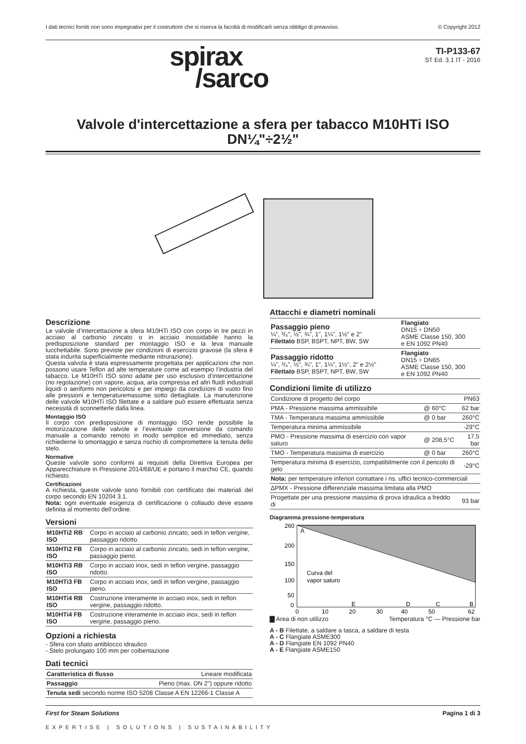I dati tecnici forniti non sono impegnativi per il costruttore che si riserva la facoltà di modificarli senza obbligo di preavviso. © Copyright 2012
spirax
/sarco
TI-P133-67
ST Ed. 3.1 IT - 2016
Valvole d'intercettazione a sfera per tabacco M10HTi ISO
DN¼"÷2½"
Descrizione
Le valvole d’intercettazione a sfera M10HTi ISO con corpo in tre pezzi in acciaio al carbonio zincato o in acciaio inossidabile hanno la predisposizione standard per montaggio ISO e la leva manuale lucchettabile. Sono previste per condizioni di esercizio gravose (la sfera è stata indurita superficialmente mediante nitrurazione).
Questa valvola è stata espressamente progettata per applicazioni che non possono usare Teflon ad alte temperature come ad esempio l’industria del tabacco. Le M10HTi ISO sono adatte per uso esclusivo d’intercettazione (no regolazione) con vapore, acqua, aria compressa ed altri fluidi industriali liquidi o aeriformi non pericolosi e per impiego da condizioni di vuoto fino alle pressioni e temperaturemassime sotto dettagliate. La manutenzione delle valvole M10HTi ISO filettate e a saldare può essere effettuata senza necessità di sconnetterle dalla linea.
Montaggio ISO
Il corpo con predisposizione di montaggio ISO rende possibile la motorizzazione delle valvole e l’eventuale conversione da comando manuale a comando remoto in modo semplice ed immediato, senza richiederne lo smontaggio e senza rischio di compromettere la tenuta dello stelo.
Normative
Queste valvole sono conformi ai requisiti della Direttiva Europea per Apparecchiature in Pressione 2014/68/UE e portano il marchio CE, quando richiesto.
Certificazioni
A richiesta, queste valvole sono fornibili con certificato dei materiali del corpo secondo EN 10204 3.1.
Nota: ogni eventuale esigenza di certificazione o collaudo deve essere definita al momento dell’ordine.
Versioni
| M10HTi2 RB ISO | Corpo in acciaio al carbonio zincato, sedi in teflon vergine, passaggio ridotto. |
| M10HTi2 FB ISO | Corpo in acciaio al carbonio zincato, sedi in teflon vergine, passaggio pieno. |
| M10HTi3 RB ISO | Corpo in acciaio inox, sedi in teflon vergine, passaggio ridotto. |
| M10HTi3 FB ISO | Corpo in acciaio inox, sedi in teflon vergine, passaggio pieno. |
| M10HTi4 RB ISO | Costruzione interamente in acciaio inox, sedi in teflon vergine, passaggio ridotto. |
| M10HTi4 FB ISO | Costruzione interamente in acciaio inox, sedi in teflon vergine, passaggio pieno. |
Opzioni a richiesta
- Sfera con sfiato antiblocco idraulico
- Stelo prolungato 100 mm per coibentazione
Dati tecnici
| Caratteristica di flusso | Lineare modificata |
| Passaggio | Pieno (max. DN 2") oppure ridotto |
| Tenuta sedi secondo norme ISO 5208 Classe A EN 12266-1 Classe A | |
Attacchi e diametri nominali
| Passaggio pieno ¼", ³/₈", ½", ¾", 1", 1¼", 1½" e 2" Filettato BSP, BSPT, NPT, BW, SW | Flangiato DN15 ÷ DN50 ASME Classe 150, 300 e EN 1092 PN40 |
| Passaggio ridotto ¼", ³/₈", ½", ¾", 1", 1¼", 1½", 2" e 2½" Filettato BSP, BSPT, NPT, BW, SW | Flangiato DN15 ÷ DN65 ASME Classe 150, 300 e EN 1092 PN40 |
Condizioni limite di utilizzo
| Condizione di progetto del corpo | | PN63 |
| PMA - Pressione massima ammissibile | @ 60°C | 62 bar |
| TMA - Temperatura massima ammissibile | @ 0 bar | 260°C |
| Temperatura minima ammissibile | | -29°C |
| PMO - Pressione massima di esercizio con vapor saturo | @ 208,5°C | 17,5 bar |
| TMO - Temperatura massima di esercizio | @ 0 bar | 260°C |
| Temperatura minima di esercizio, compatibilmente con il pericolo di gelo | | -29°C |
| Nota: per temperature inferiori contattare i ns. uffici tecnico-commerciali | | |
| ΔPMX - Pressione differenziale massima limitata alla PMO | | |
| Progettate per una pressione massima di prova idraulica a freddo di | | 93 bar |
Diagramma pressione-temperatura
260
200
150
100
50
0
0
10
20
30
40
50
62
A
Curva del
vapor saturo
E
D
C
B
▇ Area di non utilizzo Temperatura °C — Pressione bar
A - B Filettate, a saldare a tasca, a saldare di testa
A - C Flangiate ASME300
A - D Flangiate EN 1092 PN40
A - E Flangiate ASME150
First for Steam Solutions Pagina 1 di 3
EXPERTISE | SOLUTIONS | SUSTAINABILITY